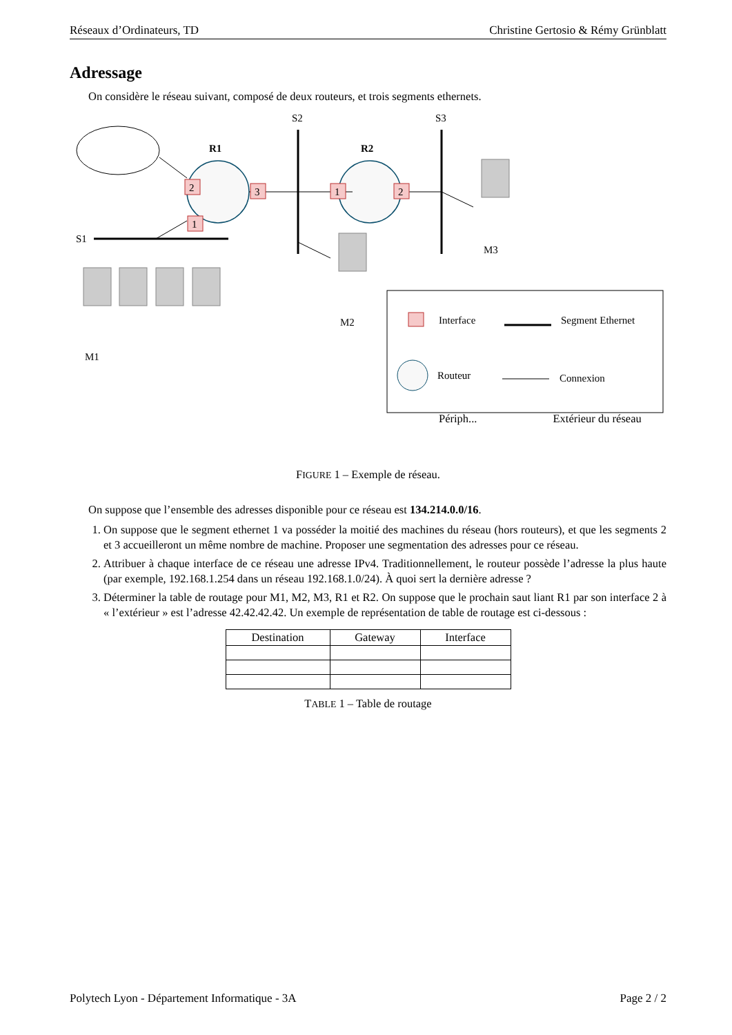Réseaux d’Ordinateurs, TD Christine Gertosio & Rémy Grünblatt
Adressage
On considère le réseau suivant, composé de deux routeurs, et trois segments ethernets.
R1
R2
S2
S3
S1
2
1
3
1
2
M1
M2
M3
Interface
Segment Ethernet
Routeur
Connexion
x
Périph... Extérieur du réseau
FIGURE 1 – Exemple de réseau.
On suppose que l’ensemble des adresses disponible pour ce réseau est 134.214.0.0/16.
1. On suppose que le segment ethernet 1 va posséder la moitié des machines du réseau (hors routeurs), et que les segments 2 et 3 accueilleront un même nombre de machine. Proposer une segmentation des adresses pour ce réseau.
2. Attribuer à chaque interface de ce réseau une adresse IPv4. Traditionnellement, le routeur possède l’adresse la plus haute (par exemple, 192.168.1.254 dans un réseau 192.168.1.0/24). À quoi sert la dernière adresse ?
3. Déterminer la table de routage pour M1, M2, M3, R1 et R2. On suppose que le prochain saut liant R1 par son interface 2 à « l’extérieur » est l’adresse 42.42.42.42. Un exemple de représentation de table de routage est ci-dessous :
| Destination | Gateway | Interface |
| --- | --- | --- |
TABLE 1 – Table de routage
Polytech Lyon - Département Informatique - 3A Page 2 / 2